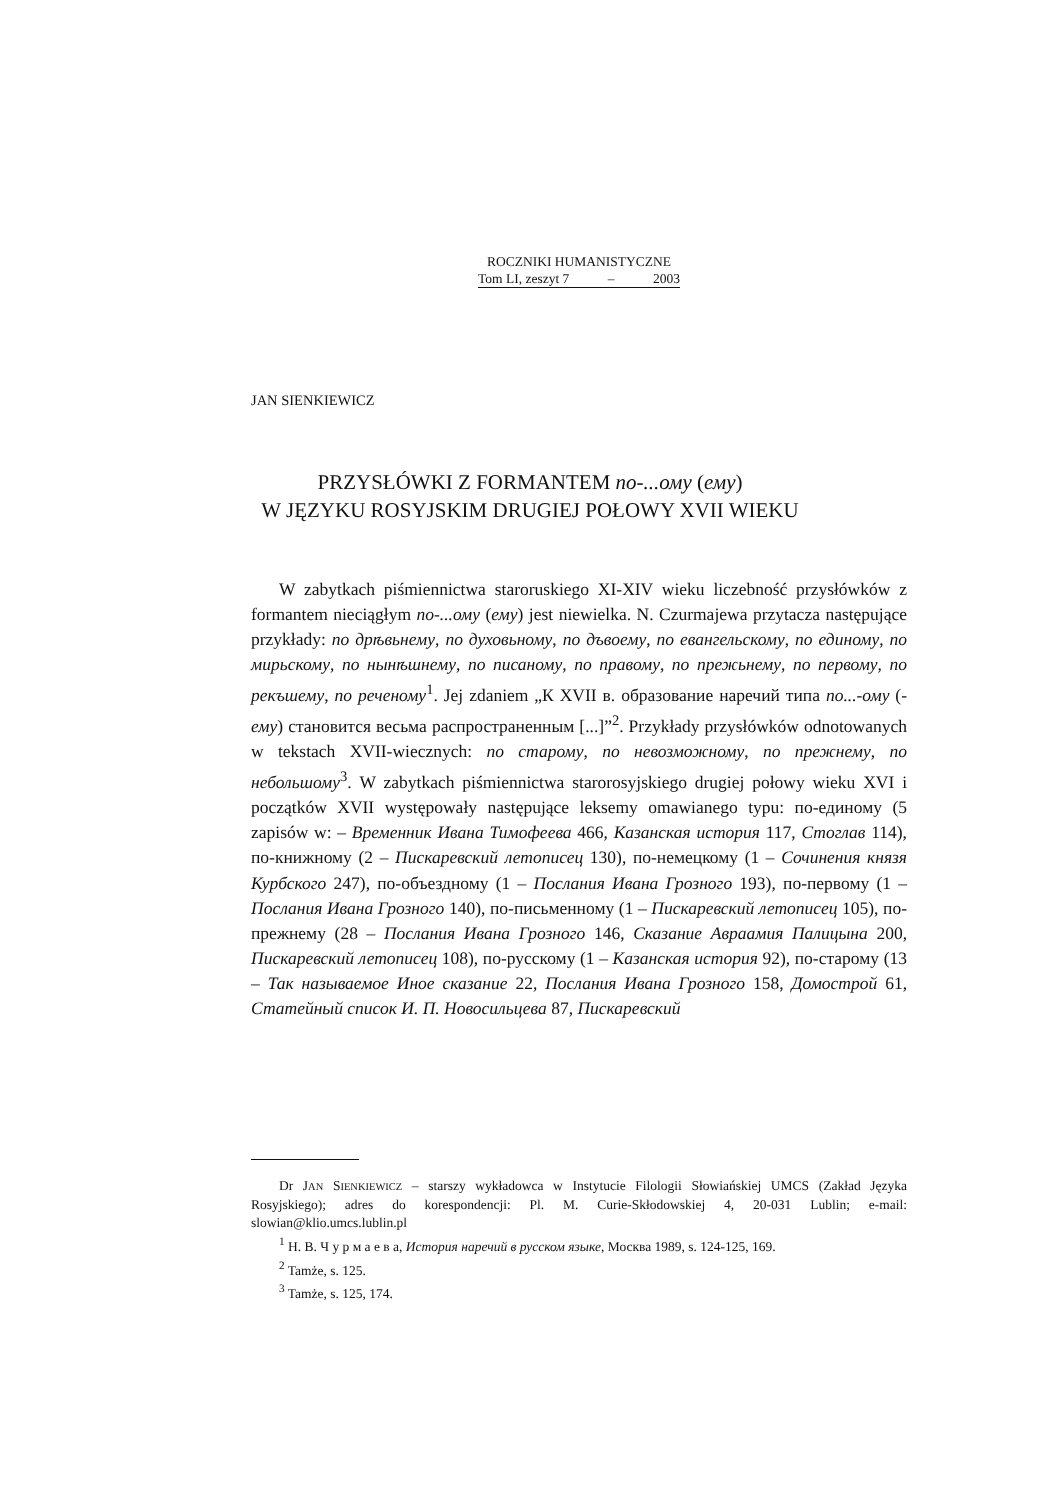ROCZNIKI HUMANISTYCZNE
Tom LI, zeszyt 7 – 2003
JAN SIENKIEWICZ
PRZYSŁÓWKI Z FORMANTEM по-...ому (ему)
W JĘZYKU ROSYJSKIM DRUGIEJ POŁOWY XVII WIEKU
W zabytkach piśmiennictwa staroruskiego XI-XIV wieku liczebność przysłówków z formantem nieciągłym по-...ому (ему) jest niewielka. N. Czurmajewa przytacza następujące przykłady: по дрѣвьнему, по духовьному, по дъвоему, по евангельскому, по единому, по мирьскому, по нынѣшнему, по писаному, по правому, по прежьнему, по первому, по рекъшему, по реченому<sup>1</sup>. Jej zdaniem „К XVII в. образование наречий типа по...-ому (-ему) становится весьма распространенным [...]”<sup>2</sup>. Przykłady przysłówków odnotowanych w tekstach XVII-wiecznych: по старому, по невозможному, по прежнему, по небольшому<sup>3</sup>. W zabytkach piśmiennictwa starorosyjskiego drugiej połowy wieku XVI i początków XVII występowały następujące leksemy omawianego typu: по-единому (5 zapisów w: – Временник Ивана Тимофеева 466, Казанская история 117, Стоглав 114), по-книжному (2 – Пискаревский летописец 130), по-немецкому (1 – Сочинения князя Курбского 247), по-объездному (1 – Послания Ивана Грозного 193), по-первому (1 – Послания Ивана Грозного 140), по-письменному (1 – Пискаревский летописец 105), по-прежнему (28 – Послания Ивана Грозного 146, Сказание Авраамия Палицына 200, Пискаревский летописец 108), по-русскому (1 – Казанская история 92), по-старому (13 – Так называемое Иное сказание 22, Послания Ивана Грозного 158, Домострой 61, Статейный список И. П. Новосильцева 87, Пискаревский
Dr JAN SIENKIEWICZ – starszy wykładowca w Instytucie Filologii Słowiańskiej UMCS (Zakład Języka Rosyjskiego); adres do korespondencji: Pl. M. Curie-Skłodowskiej 4, 20-031 Lublin; e-mail: slowian@klio.umcs.lublin.pl
<sup>1</sup> Н. В. Ч у р м а е в а, История наречий в русском языке, Москва 1989, s. 124-125, 169.
<sup>2</sup> Tamże, s. 125.
<sup>3</sup> Tamże, s. 125, 174.